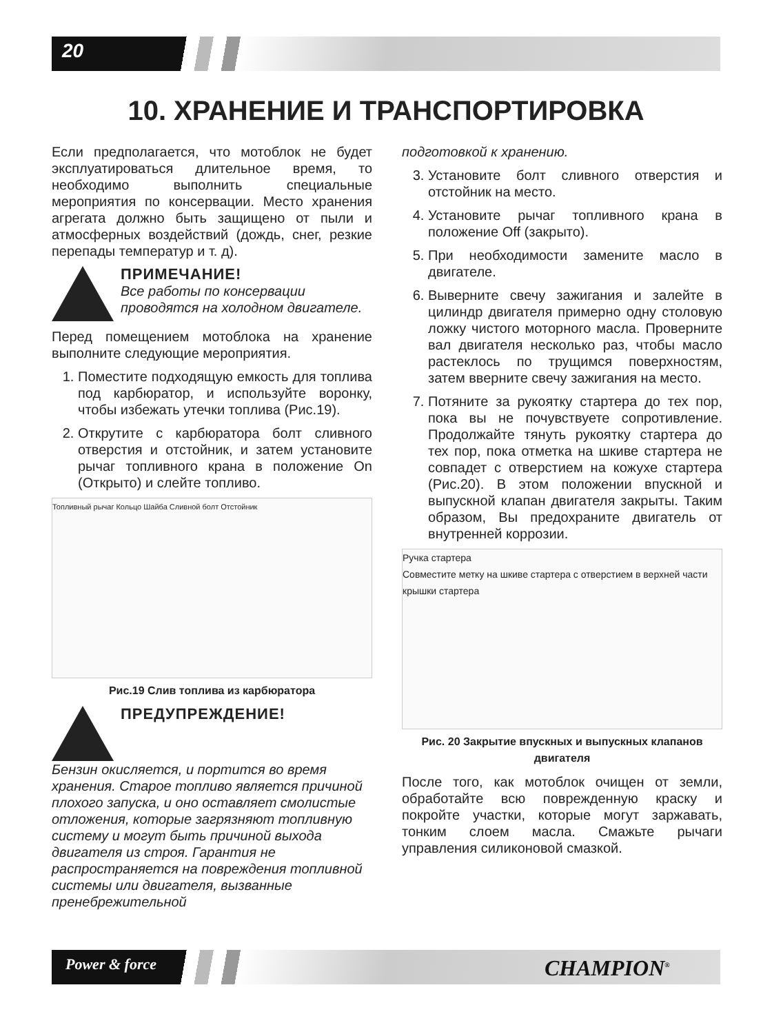20
10. ХРАНЕНИЕ И ТРАНСПОРТИРОВКА
Если предполагается, что мотоблок не будет эксплуатироваться длительное время, то необходимо выполнить специальные мероприятия по консервации. Место хранения агрегата должно быть защищено от пыли и атмосферных воздействий (дождь, снег, резкие перепады температур и т. д).
ПРИМЕЧАНИЕ!
Все работы по консервации проводятся на холодном двигателе.
Перед помещением мотоблока на хранение выполните следующие мероприятия.
1. Поместите подходящую емкость для топлива под карбюратор, и используйте воронку, чтобы избежать утечки топлива (Рис.19).
2. Открутите с карбюратора болт сливного отверстия и отстойник, и затем установите рычаг топливного крана в положение On (Открыто) и слейте топливо.
Топливный рычаг Кольцо Шайба Сливной болт Отстойник
Рис.19 Слив топлива из карбюратора
ПРЕДУПРЕЖДЕНИЕ!
Бензин окисляется, и портится во время хранения. Старое топливо является причиной плохого запуска, и оно оставляет смолистые отложения, которые загрязняют топливную систему и могут быть причиной выхода двигателя из строя. Гарантия не распространяется на повреждения топливной системы или двигателя, вызванные пренебрежительной
подготовкой к хранению.
3. Установите болт сливного отверстия и отстойник на место.
4. Установите рычаг топливного крана в положение Off (закрыто).
5. При необходимости замените масло в двигателе.
6. Выверните свечу зажигания и залейте в цилиндр двигателя примерно одну столовую ложку чистого моторного масла. Проверните вал двигателя несколько раз, чтобы масло растеклось по трущимся поверхностям, затем вверните свечу зажигания на место.
7. Потяните за рукоятку стартера до тех пор, пока вы не почувствуете сопротивление. Продолжайте тянуть рукоятку стартера до тех пор, пока отметка на шкиве стартера не совпадет с отверстием на кожухе стартера (Рис.20). В этом положении впускной и выпускной клапан двигателя закрыты. Таким образом, Вы предохраните двигатель от внутренней коррозии.
Ручка стартера
Совместите метку на шкиве стартера с отверстием в верхней части крышки стартера
Рис. 20 Закрытие впускных и выпускных клапанов двигателя
После того, как мотоблок очищен от земли, обработайте всю поврежденную краску и покройте участки, которые могут заржавать, тонким слоем масла. Смажьте рычаги управления силиконовой смазкой.
Power & force CHAMPION<sup>®</sup>